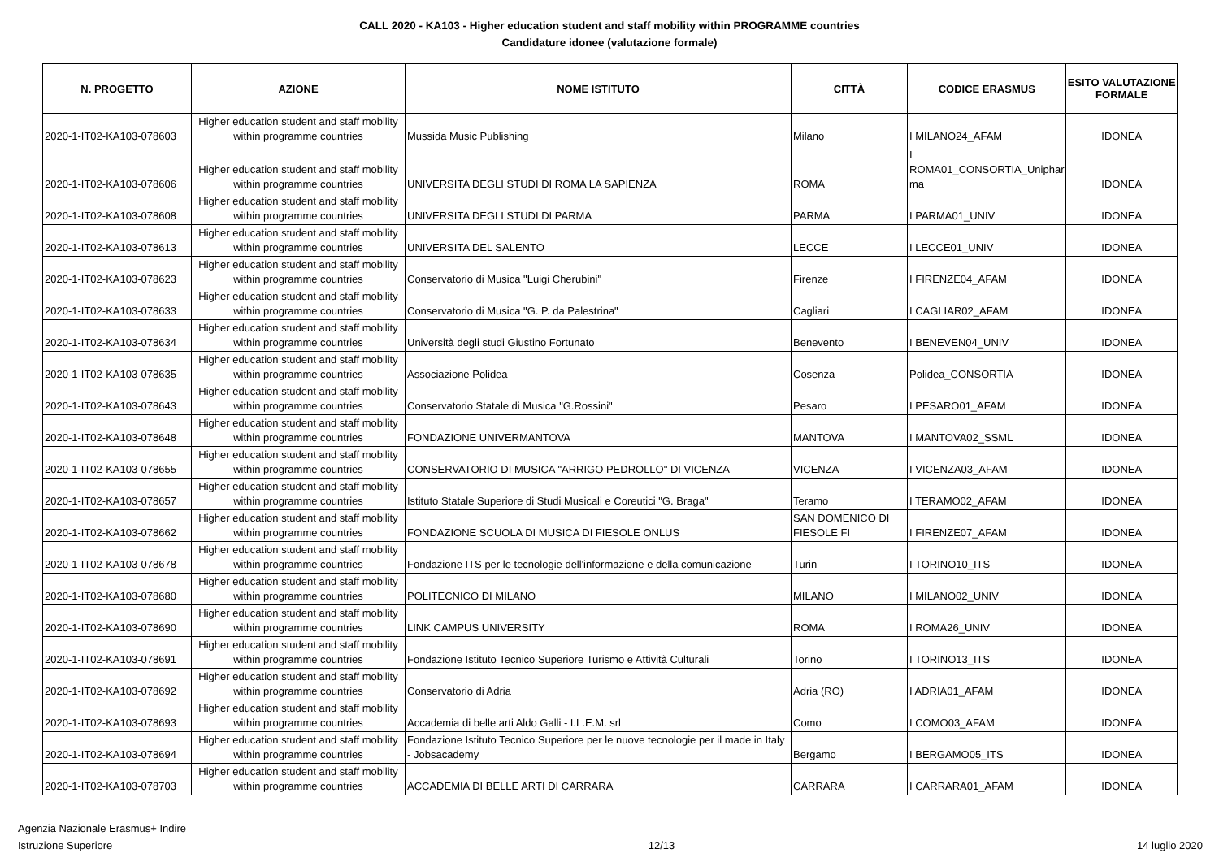CALL 2020 - KA103 - Higher education student and staff mobility within PROGRAMME countries
Candidature idonee (valutazione formale)
| N. PROGETTO | AZIONE | NOME ISTITUTO | CITTÀ | CODICE ERASMUS | ESITO VALUTAZIONE FORMALE |
| --- | --- | --- | --- | --- | --- |
| 2020-1-IT02-KA103-078603 | Higher education student and staff mobility within programme countries | Mussida Music Publishing | Milano | I MILANO24_AFAM | IDONEA |
| 2020-1-IT02-KA103-078606 | Higher education student and staff mobility within programme countries | UNIVERSITA DEGLI STUDI DI ROMA LA SAPIENZA | ROMA | I ROMA01_CONSORTIA_Uniphar ma | IDONEA |
| 2020-1-IT02-KA103-078608 | Higher education student and staff mobility within programme countries | UNIVERSITA DEGLI STUDI DI PARMA | PARMA | I PARMA01_UNIV | IDONEA |
| 2020-1-IT02-KA103-078613 | Higher education student and staff mobility within programme countries | UNIVERSITA DEL SALENTO | LECCE | I LECCE01_UNIV | IDONEA |
| 2020-1-IT02-KA103-078623 | Higher education student and staff mobility within programme countries | Conservatorio di Musica "Luigi Cherubini" | Firenze | I FIRENZE04_AFAM | IDONEA |
| 2020-1-IT02-KA103-078633 | Higher education student and staff mobility within programme countries | Conservatorio di Musica "G. P. da Palestrina" | Cagliari | I CAGLIAR02_AFAM | IDONEA |
| 2020-1-IT02-KA103-078634 | Higher education student and staff mobility within programme countries | Università degli studi Giustino Fortunato | Benevento | I BENEVEN04_UNIV | IDONEA |
| 2020-1-IT02-KA103-078635 | Higher education student and staff mobility within programme countries | Associazione Polidea | Cosenza | Polidea_CONSORTIA | IDONEA |
| 2020-1-IT02-KA103-078643 | Higher education student and staff mobility within programme countries | Conservatorio Statale di Musica "G.Rossini" | Pesaro | I PESARO01_AFAM | IDONEA |
| 2020-1-IT02-KA103-078648 | Higher education student and staff mobility within programme countries | FONDAZIONE UNIVERMANTOVA | MANTOVA | I MANTOVA02_SSML | IDONEA |
| 2020-1-IT02-KA103-078655 | Higher education student and staff mobility within programme countries | CONSERVATORIO DI MUSICA "ARRIGO PEDROLLO" DI VICENZA | VICENZA | I VICENZA03_AFAM | IDONEA |
| 2020-1-IT02-KA103-078657 | Higher education student and staff mobility within programme countries | Istituto Statale Superiore di Studi Musicali e Coreutici "G. Braga" | Teramo | I TERAMO02_AFAM | IDONEA |
| 2020-1-IT02-KA103-078662 | Higher education student and staff mobility within programme countries | FONDAZIONE SCUOLA DI MUSICA DI FIESOLE ONLUS | SAN DOMENICO DI FIESOLE FI | I FIRENZE07_AFAM | IDONEA |
| 2020-1-IT02-KA103-078678 | Higher education student and staff mobility within programme countries | Fondazione ITS per le tecnologie dell'informazione e della comunicazione | Turin | I TORINO10_ITS | IDONEA |
| 2020-1-IT02-KA103-078680 | Higher education student and staff mobility within programme countries | POLITECNICO DI MILANO | MILANO | I MILANO02_UNIV | IDONEA |
| 2020-1-IT02-KA103-078690 | Higher education student and staff mobility within programme countries | LINK CAMPUS UNIVERSITY | ROMA | I ROMA26_UNIV | IDONEA |
| 2020-1-IT02-KA103-078691 | Higher education student and staff mobility within programme countries | Fondazione Istituto Tecnico Superiore Turismo e Attività Culturali | Torino | I TORINO13_ITS | IDONEA |
| 2020-1-IT02-KA103-078692 | Higher education student and staff mobility within programme countries | Conservatorio di Adria | Adria (RO) | I ADRIA01_AFAM | IDONEA |
| 2020-1-IT02-KA103-078693 | Higher education student and staff mobility within programme countries | Accademia di belle arti Aldo Galli - I.L.E.M. srl | Como | I COMO03_AFAM | IDONEA |
| 2020-1-IT02-KA103-078694 | Higher education student and staff mobility within programme countries | Fondazione Istituto Tecnico Superiore per le nuove tecnologie per il made in Italy - Jobsacademy | Bergamo | I BERGAMO05_ITS | IDONEA |
| 2020-1-IT02-KA103-078703 | Higher education student and staff mobility within programme countries | ACCADEMIA DI BELLE ARTI DI CARRARA | CARRARA | I CARRARA01_AFAM | IDONEA |
Agenzia Nazionale Erasmus+ Indire
Istruzione Superiore
12/13 14 luglio 2020